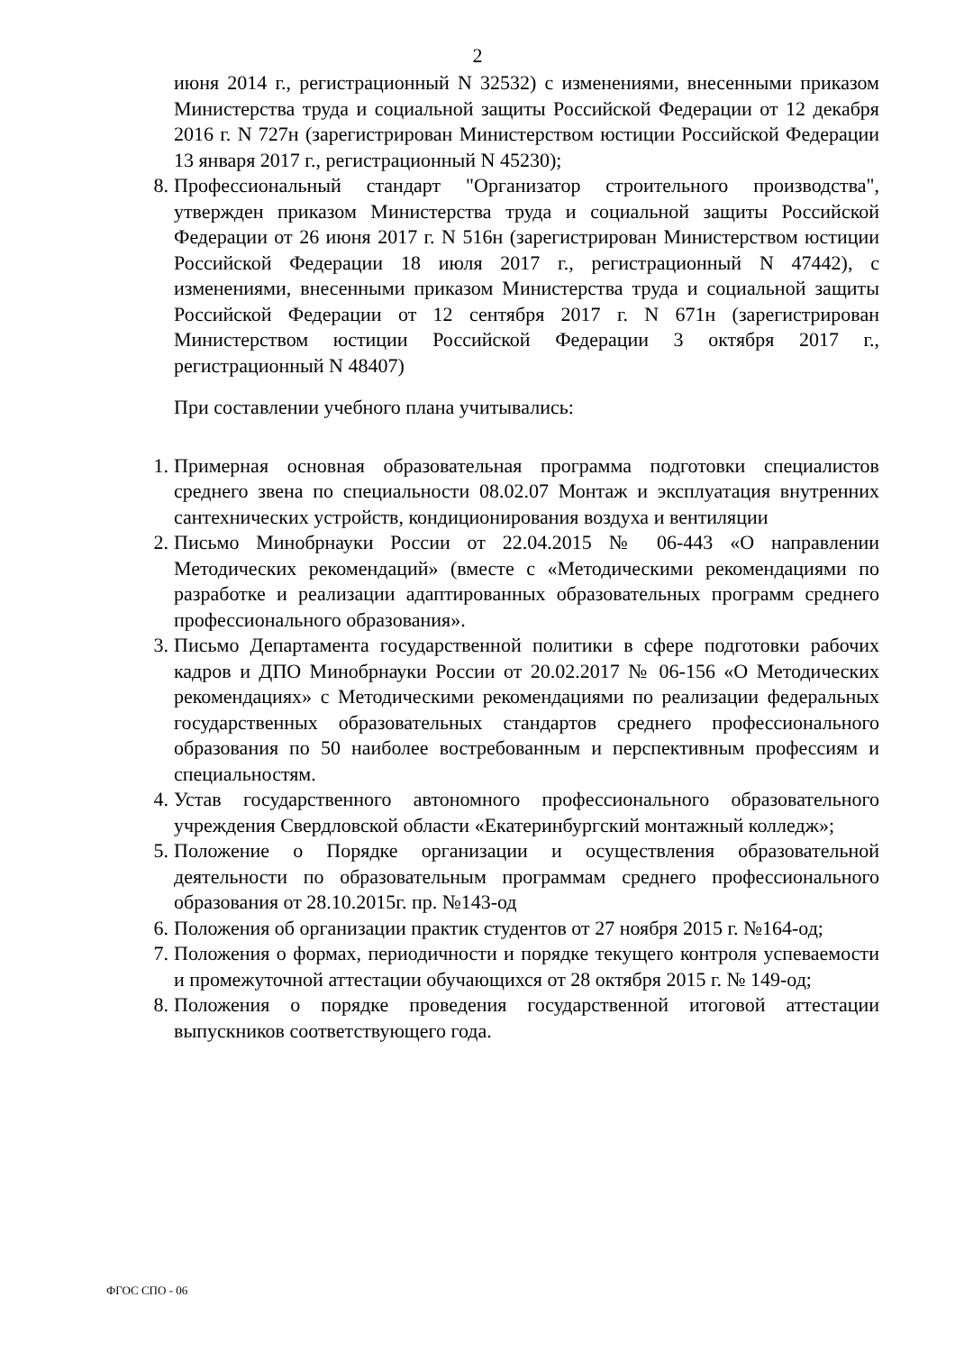2
июня 2014 г., регистрационный N 32532) с изменениями, внесенными приказом Министерства труда и социальной защиты Российской Федерации от 12 декабря 2016 г. N 727н (зарегистрирован Министерством юстиции Российской Федерации 13 января 2017 г., регистрационный N 45230);
8. Профессиональный стандарт "Организатор строительного производства", утвержден приказом Министерства труда и социальной защиты Российской Федерации от 26 июня 2017 г. N 516н (зарегистрирован Министерством юстиции Российской Федерации 18 июля 2017 г., регистрационный N 47442), с изменениями, внесенными приказом Министерства труда и социальной защиты Российской Федерации от 12 сентября 2017 г. N 671н (зарегистрирован Министерством юстиции Российской Федерации 3 октября 2017 г., регистрационный N 48407)
При составлении учебного плана учитывались:
1. Примерная основная образовательная программа подготовки специалистов среднего звена по специальности 08.02.07 Монтаж и эксплуатация внутренних сантехнических устройств, кондиционирования воздуха и вентиляции
2. Письмо Минобрнауки России от 22.04.2015 № 06-443 «О направлении Методических рекомендаций» (вместе с «Методическими рекомендациями по разработке и реализации адаптированных образовательных программ среднего профессионального образования».
3. Письмо Департамента государственной политики в сфере подготовки рабочих кадров и ДПО Минобрнауки России от 20.02.2017 № 06-156 «О Методических рекомендациях» с Методическими рекомендациями по реализации федеральных государственных образовательных стандартов среднего профессионального образования по 50 наиболее востребованным и перспективным профессиям и специальностям.
4. Устав государственного автономного профессионального образовательного учреждения Свердловской области «Екатеринбургский монтажный колледж»;
5. Положение о Порядке организации и осуществления образовательной деятельности по образовательным программам среднего профессионального образования от 28.10.2015г. пр. №143-од
6. Положения об организации практик студентов от 27 ноября 2015 г. №164-од;
7. Положения о формах, периодичности и порядке текущего контроля успеваемости и промежуточной аттестации обучающихся от 28 октября 2015 г. № 149-од;
8. Положения о порядке проведения государственной итоговой аттестации выпускников соответствующего года.
ФГОС СПО - 06